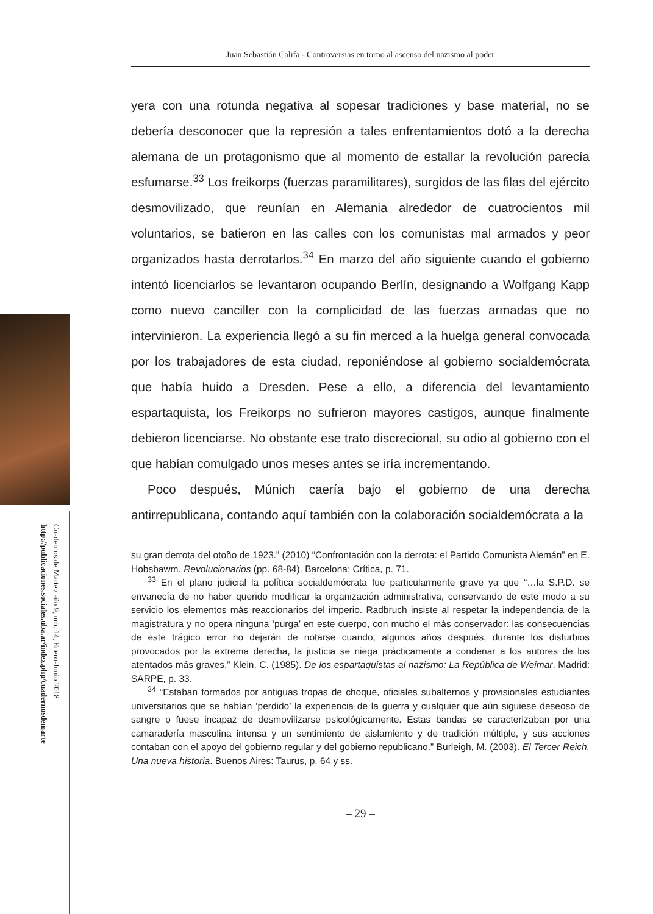Cuadernos de Marte / año 9, nro. 14, Enero-Junio 2018
http://publicaciones.sociales.uba.ar/index.php/cuadernosdemarte
Juan Sebastián Califa - Controversias en torno al ascenso del nazismo al poder
yera con una rotunda negativa al sopesar tradiciones y base material, no se debería desconocer que la represión a tales enfrentamientos dotó a la derecha alemana de un protagonismo que al momento de estallar la revolución parecía esfumarse.<sup>33</sup> Los freikorps (fuerzas paramilitares), surgidos de las filas del ejército desmovilizado, que reunían en Alemania alrededor de cuatrocientos mil voluntarios, se batieron en las calles con los comunistas mal armados y peor organizados hasta derrotarlos.<sup>34</sup> En marzo del año siguiente cuando el gobierno intentó licenciarlos se levantaron ocupando Berlín, designando a Wolfgang Kapp como nuevo canciller con la complicidad de las fuerzas armadas que no intervinieron. La experiencia llegó a su fin merced a la huelga general convocada por los trabajadores de esta ciudad, reponiéndose al gobierno socialdemócrata que había huido a Dresden. Pese a ello, a diferencia del levantamiento espartaquista, los Freikorps no sufrieron mayores castigos, aunque finalmente debieron licenciarse. No obstante ese trato discrecional, su odio al gobierno con el que habían comulgado unos meses antes se iría incrementando.
Poco después, Múnich caería bajo el gobierno de una derecha antirrepublicana, contando aquí también con la colaboración socialdemócrata a la
su gran derrota del otoño de 1923.” (2010) “Confrontación con la derrota: el Partido Comunista Alemán” en E. Hobsbawm. Revolucionarios (pp. 68-84). Barcelona: Crítica, p. 71.
<sup>33</sup> En el plano judicial la política socialdemócrata fue particularmente grave ya que “…la S.P.D. se envanecía de no haber querido modificar la organización administrativa, conservando de este modo a su servicio los elementos más reaccionarios del imperio. Radbruch insiste al respetar la independencia de la magistratura y no opera ninguna ‘purga’ en este cuerpo, con mucho el más conservador: las consecuencias de este trágico error no dejarán de notarse cuando, algunos años después, durante los disturbios provocados por la extrema derecha, la justicia se niega prácticamente a condenar a los autores de los atentados más graves.” Klein, C. (1985). De los espartaquistas al nazismo: La República de Weimar. Madrid: SARPE, p. 33.
<sup>34</sup> “Estaban formados por antiguas tropas de choque, oficiales subalternos y provisionales estudiantes universitarios que se habían ‘perdido’ la experiencia de la guerra y cualquier que aún siguiese deseoso de sangre o fuese incapaz de desmovilizarse psicológicamente. Estas bandas se caracterizaban por una camaradería masculina intensa y un sentimiento de aislamiento y de tradición múltiple, y sus acciones contaban con el apoyo del gobierno regular y del gobierno republicano.” Burleigh, M. (2003). El Tercer Reich. Una nueva historia. Buenos Aires: Taurus, p. 64 y ss.
– 29 –